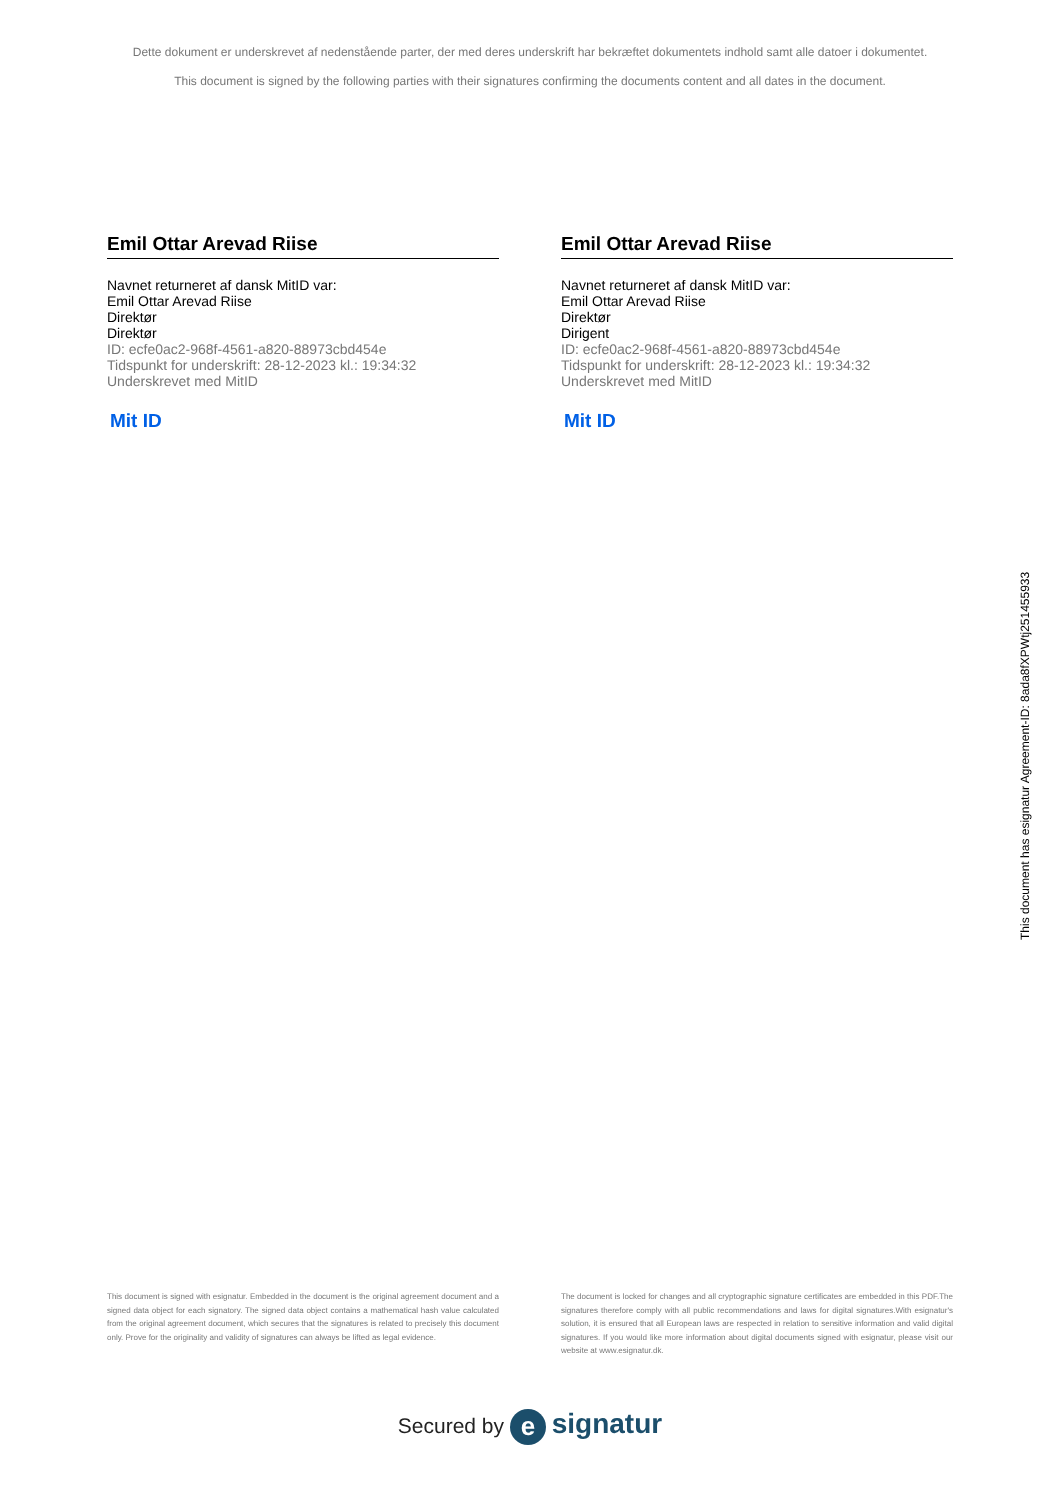Dette dokument er underskrevet af nedenstående parter, der med deres underskrift har bekræftet dokumentets indhold samt alle datoer i dokumentet.
This document is signed by the following parties with their signatures confirming the documents content and all dates in the document.
Emil Ottar Arevad Riise
Navnet returneret af dansk MitID var:
Emil Ottar Arevad Riise
Direktør
Direktør
ID: ecfe0ac2-968f-4561-a820-88973cbd454e
Tidspunkt for underskrift: 28-12-2023 kl.: 19:34:32
Underskrevet med MitID
Mit ID
Emil Ottar Arevad Riise
Navnet returneret af dansk MitID var:
Emil Ottar Arevad Riise
Direktør
Dirigent
ID: ecfe0ac2-968f-4561-a820-88973cbd454e
Tidspunkt for underskrift: 28-12-2023 kl.: 19:34:32
Underskrevet med MitID
Mit ID
This document has esignatur Agreement-ID: 8ada8fXPWtj251455933
This document is signed with esignatur. Embedded in the document is the original agreement document and a signed data object for each signatory. The signed data object contains a mathematical hash value calculated from the original agreement document, which secures that the signatures is related to precisely this document only. Prove for the originality and validity of signatures can always be lifted as legal evidence.
The document is locked for changes and all cryptographic signature certificates are embedded in this PDF.The signatures therefore comply with all public recommendations and laws for digital signatures.With esignatur's solution, it is ensured that all European laws are respected in relation to sensitive information and valid digital signatures. If you would like more information about digital documents signed with esignatur, please visit our website at www.esignatur.dk.
Secured by e signatur